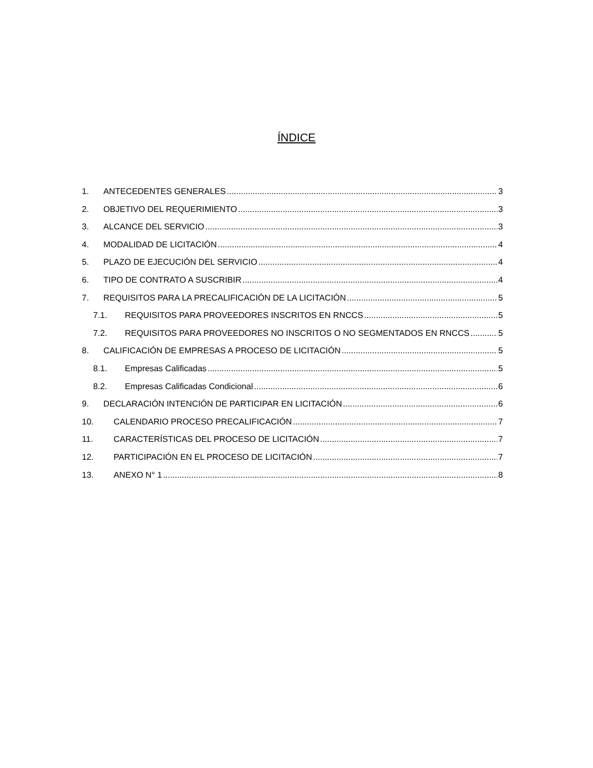ÍNDICE
1. ANTECEDENTES GENERALES 3
2. OBJETIVO DEL REQUERIMIENTO 3
3. ALCANCE DEL SERVICIO 3
4. MODALIDAD DE LICITACIÓN 4
5. PLAZO DE EJECUCIÓN DEL SERVICIO 4
6. TIPO DE CONTRATO A SUSCRIBIR 4
7. REQUISITOS PARA LA PRECALIFICACIÓN DE LA LICITACIÓN 5
7.1. REQUISITOS PARA PROVEEDORES INSCRITOS EN RNCCS 5
7.2. REQUISITOS PARA PROVEEDORES NO INSCRITOS O NO SEGMENTADOS EN RNCCS 5
8. CALIFICACIÓN DE EMPRESAS A PROCESO DE LICITACIÓN 5
8.1. Empresas Calificadas 5
8.2. Empresas Calificadas Condicional 6
9. DECLARACIÓN INTENCIÓN DE PARTICIPAR EN LICITACIÓN 6
10. CALENDARIO PROCESO PRECALIFICACIÓN 7
11. CARACTERÍSTICAS DEL PROCESO DE LICITACIÓN 7
12. PARTICIPACIÓN EN EL PROCESO DE LICITACIÓN 7
13. ANEXO N° 1 8